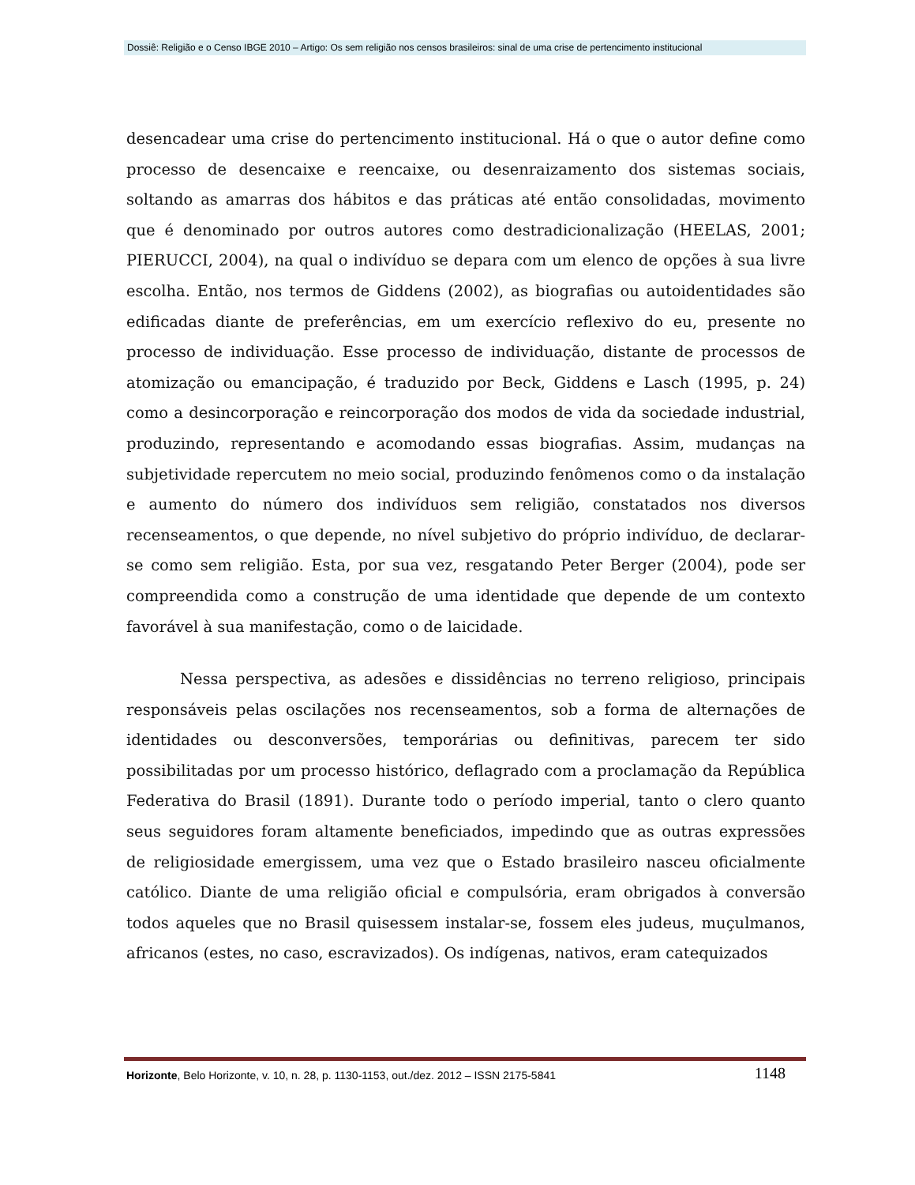Dossiê: Religião e o Censo IBGE 2010 – Artigo: Os sem religião nos censos brasileiros: sinal de uma crise de pertencimento institucional
desencadear uma crise do pertencimento institucional. Há o que o autor define como processo de desencaixe e reencaixe, ou desenraizamento dos sistemas sociais, soltando as amarras dos hábitos e das práticas até então consolidadas, movimento que é denominado por outros autores como destradicionalização (HEELAS, 2001; PIERUCCI, 2004), na qual o indivíduo se depara com um elenco de opções à sua livre escolha. Então, nos termos de Giddens (2002), as biografias ou autoidentidades são edificadas diante de preferências, em um exercício reflexivo do eu, presente no processo de individuação. Esse processo de individuação, distante de processos de atomização ou emancipação, é traduzido por Beck, Giddens e Lasch (1995, p. 24) como a desincorporação e reincorporação dos modos de vida da sociedade industrial, produzindo, representando e acomodando essas biografias. Assim, mudanças na subjetividade repercutem no meio social, produzindo fenômenos como o da instalação e aumento do número dos indivíduos sem religião, constatados nos diversos recenseamentos, o que depende, no nível subjetivo do próprio indivíduo, de declarar-se como sem religião. Esta, por sua vez, resgatando Peter Berger (2004), pode ser compreendida como a construção de uma identidade que depende de um contexto favorável à sua manifestação, como o de laicidade.
Nessa perspectiva, as adesões e dissidências no terreno religioso, principais responsáveis pelas oscilações nos recenseamentos, sob a forma de alternações de identidades ou desconversões, temporárias ou definitivas, parecem ter sido possibilitadas por um processo histórico, deflagrado com a proclamação da República Federativa do Brasil (1891). Durante todo o período imperial, tanto o clero quanto seus seguidores foram altamente beneficiados, impedindo que as outras expressões de religiosidade emergissem, uma vez que o Estado brasileiro nasceu oficialmente católico. Diante de uma religião oficial e compulsória, eram obrigados à conversão todos aqueles que no Brasil quisessem instalar-se, fossem eles judeus, muçulmanos, africanos (estes, no caso, escravizados). Os indígenas, nativos, eram catequizados
Horizonte, Belo Horizonte, v. 10, n. 28, p. 1130-1153, out./dez. 2012 – ISSN 2175-5841 1148